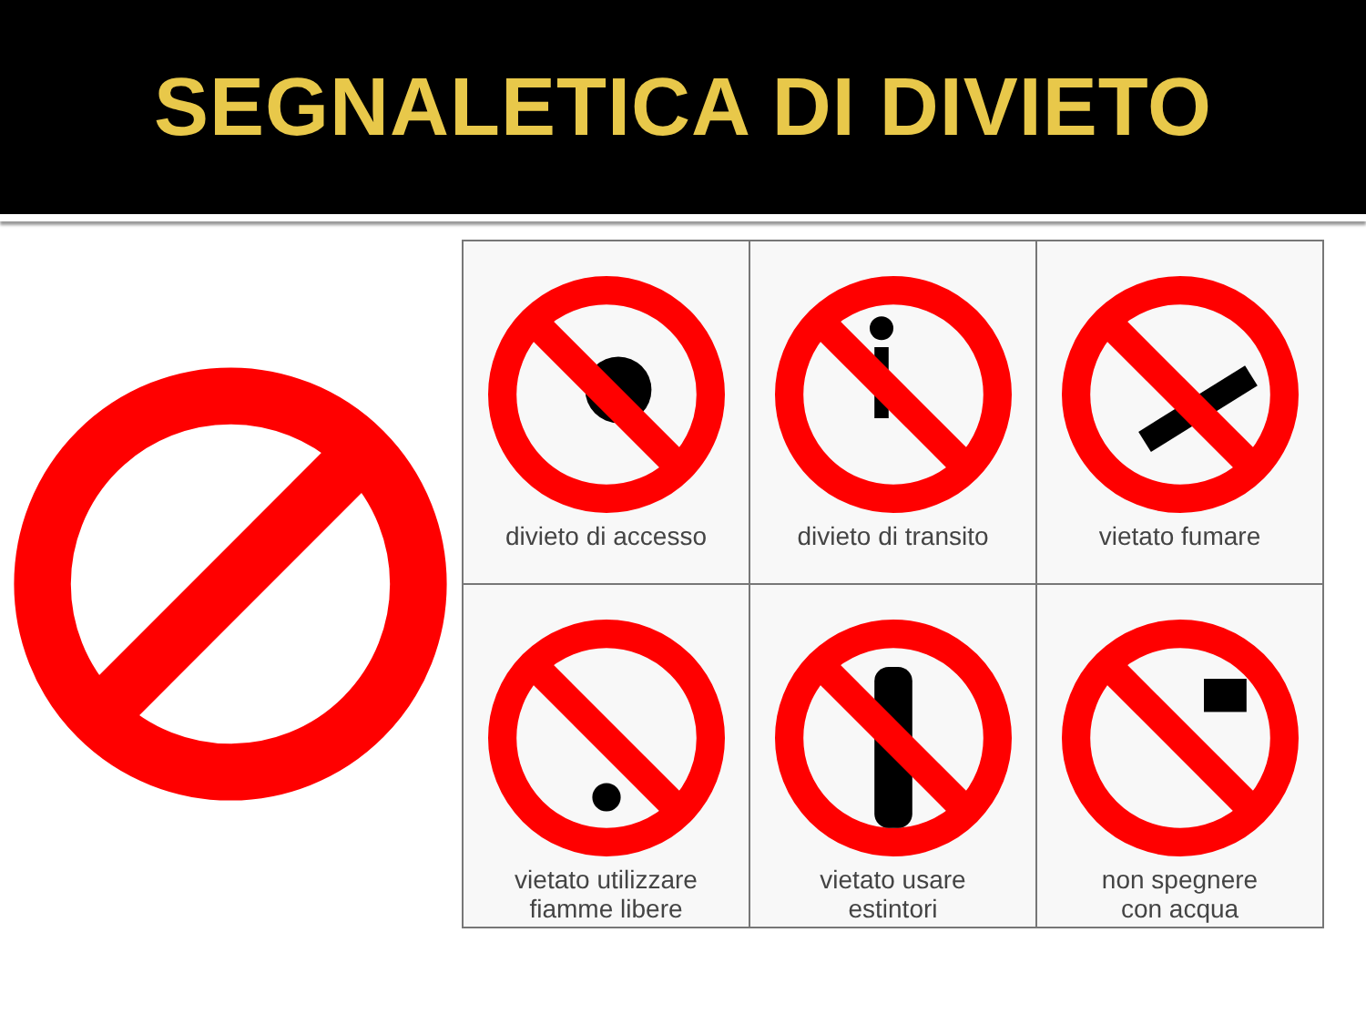SEGNALETICA DI DIVIETO
| divieto di accesso | divieto di transito | vietato fumare |
| vietato utilizzare fiamme libere | vietato usare estintori | non spegnere con acqua |